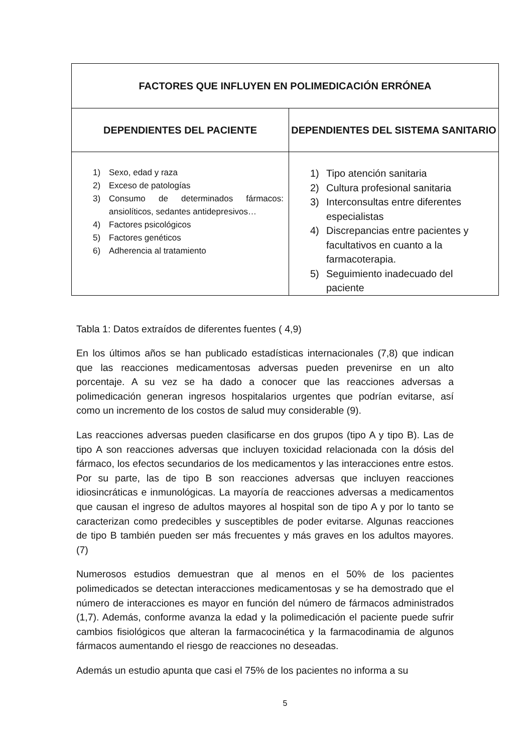| FACTORES QUE INFLUYEN EN POLIMEDICACIÓN ERRÓNEA | |
| --- | --- |
| DEPENDIENTES DEL PACIENTE | DEPENDIENTES DEL SISTEMA SANITARIO |
| 1) Sexo, edad y raza 2) Exceso de patologías 3) Consumo de determinados fármacos: ansiolíticos, sedantes antidepresivos… 4) Factores psicológicos 5) Factores genéticos 6) Adherencia al tratamiento | 1) Tipo atención sanitaria 2) Cultura profesional sanitaria 3) Interconsultas entre diferentes especialistas 4) Discrepancias entre pacientes y facultativos en cuanto a la farmacoterapia. 5) Seguimiento inadecuado del paciente |
Tabla 1: Datos extraídos de diferentes fuentes ( 4,9)
En los últimos años se han publicado estadísticas internacionales (7,8) que indican que las reacciones medicamentosas adversas pueden prevenirse en un alto porcentaje. A su vez se ha dado a conocer que las reacciones adversas a polimedicación generan ingresos hospitalarios urgentes que podrían evitarse, así como un incremento de los costos de salud muy considerable (9).
Las reacciones adversas pueden clasificarse en dos grupos (tipo A y tipo B). Las de tipo A son reacciones adversas que incluyen toxicidad relacionada con la dósis del fármaco, los efectos secundarios de los medicamentos y las interacciones entre estos. Por su parte, las de tipo B son reacciones adversas que incluyen reacciones idiosincráticas e inmunológicas. La mayoría de reacciones adversas a medicamentos que causan el ingreso de adultos mayores al hospital son de tipo A y por lo tanto se caracterizan como predecibles y susceptibles de poder evitarse. Algunas reacciones de tipo B también pueden ser más frecuentes y más graves en los adultos mayores. (7)
Numerosos estudios demuestran que al menos en el 50% de los pacientes polimedicados se detectan interacciones medicamentosas y se ha demostrado que el número de interacciones es mayor en función del número de fármacos administrados (1,7). Además, conforme avanza la edad y la polimedicación el paciente puede sufrir cambios fisiológicos que alteran la farmacocinética y la farmacodinamia de algunos fármacos aumentando el riesgo de reacciones no deseadas.
Además un estudio apunta que casi el 75% de los pacientes no informa a su
5